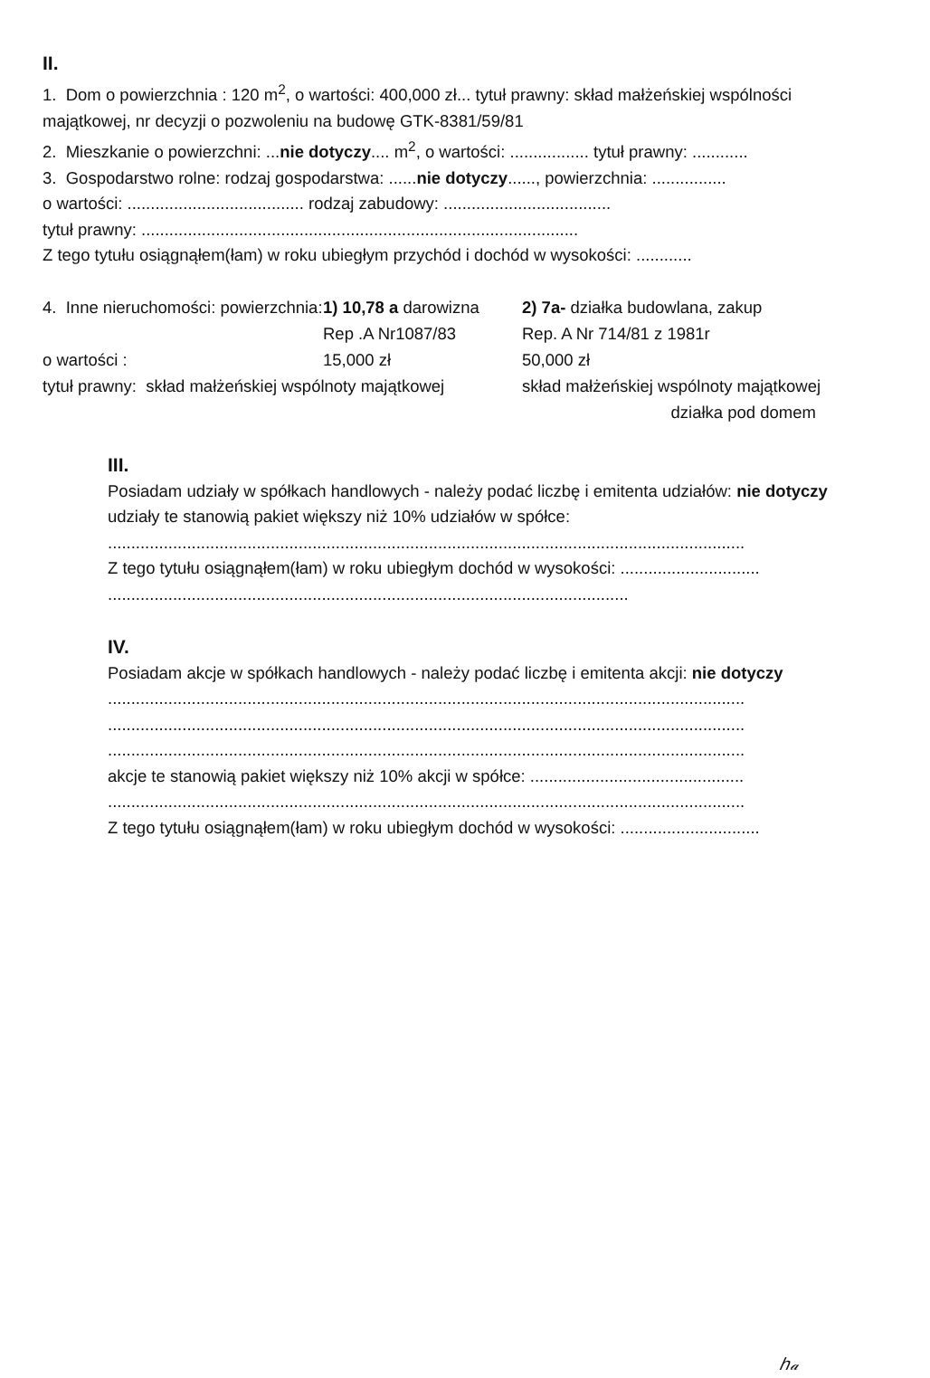II.
1. Dom o powierzchnia : 120 m<sup>2</sup>, o wartości: 400,000 zł... tytuł prawny: skład małżeńskiej wspólności majątkowej, nr decyzji o pozwoleniu na budowę GTK-8381/59/81
2. Mieszkanie o powierzchni: ...nie dotyczy.... m<sup>2</sup>, o wartości: ................. tytuł prawny: ............
3. Gospodarstwo rolne: rodzaj gospodarstwa: ......nie dotyczy......, powierzchnia: ................
o wartości: ...................................... rodzaj zabudowy: ....................................
tytuł prawny: ..............................................................................................
Z tego tytułu osiągnąłem(łam) w roku ubiegłym przychód i dochód w wysokości: ............
| 4. Inne nieruchomości: powierzchnia: | 1) 10,78 a darowizna Rep .A Nr1087/83 | 2) 7a- działka budowlana, zakup Rep. A Nr 714/81 z 1981r |
| o wartości : | 15,000 zł | 50,000 zł |
| tytuł prawny: skład małżeńskiej wspólnoty majątkowej | | skład małżeńskiej wspólnoty majątkowej działka pod domem |
III.
Posiadam udziały w spółkach handlowych - należy podać liczbę i emitenta udziałów: nie dotyczy
udziały te stanowią pakiet większy niż 10% udziałów w spółce:
.........................................................................................................................................
Z tego tytułu osiągnąłem(łam) w roku ubiegłym dochód w wysokości: ..............................
................................................................................................................
IV.
Posiadam akcje w spółkach handlowych - należy podać liczbę i emitenta akcji: nie dotyczy
.........................................................................................................................................
.........................................................................................................................................
.........................................................................................................................................
akcje te stanowią pakiet większy niż 10% akcji w spółce: ..............................................
.........................................................................................................................................
Z tego tytułu osiągnąłem(łam) w roku ubiegłym dochód w wysokości: ..............................
ℎ𝒶